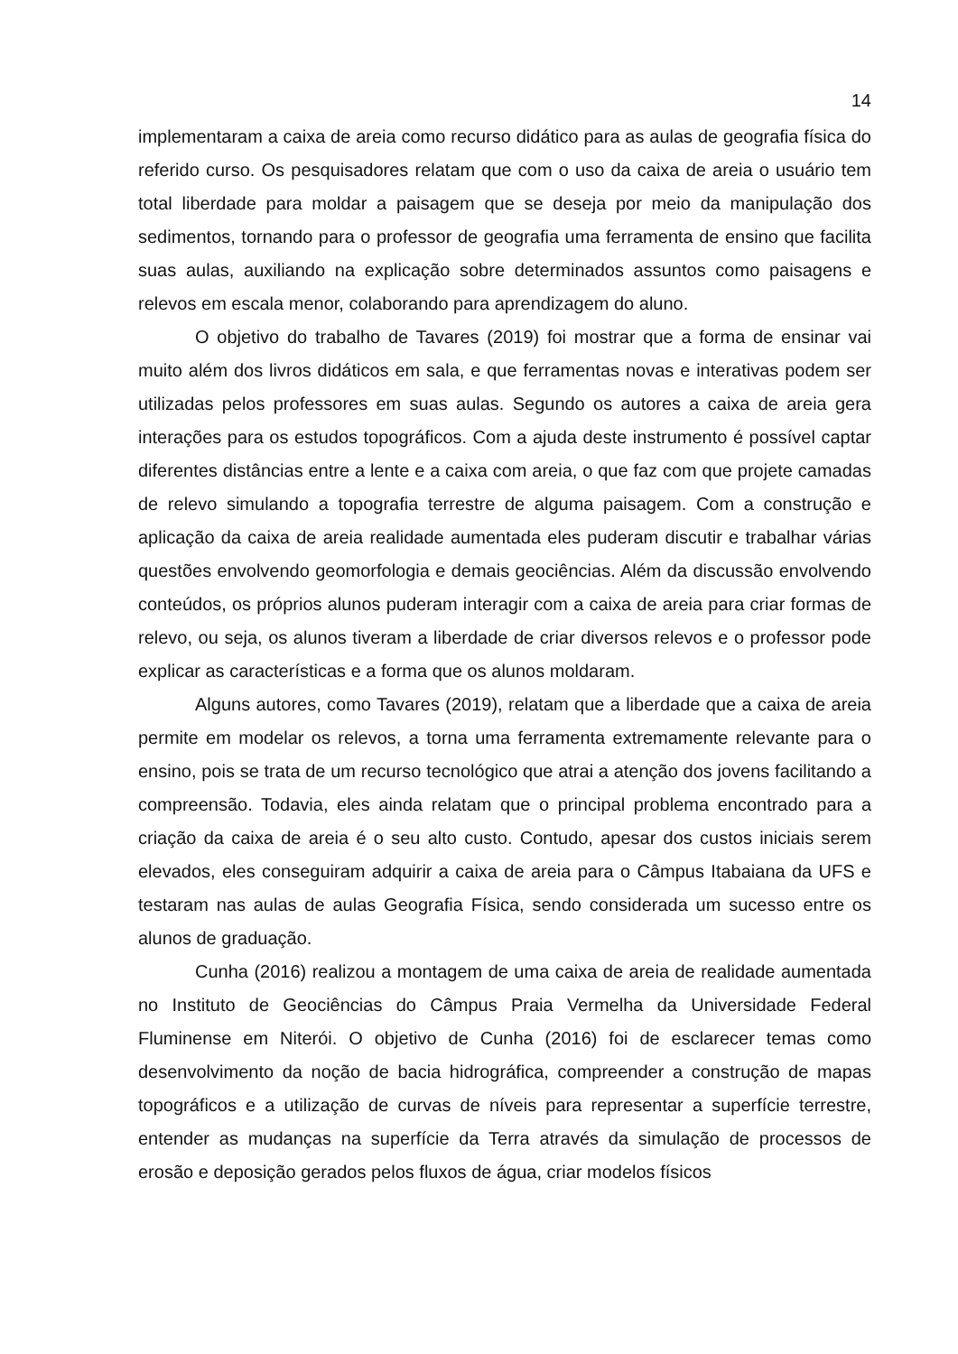14
implementaram a caixa de areia como recurso didático para as aulas de geografia física do referido curso. Os pesquisadores relatam que com o uso da caixa de areia o usuário tem total liberdade para moldar a paisagem que se deseja por meio da manipulação dos sedimentos, tornando para o professor de geografia uma ferramenta de ensino que facilita suas aulas, auxiliando na explicação sobre determinados assuntos como paisagens e relevos em escala menor, colaborando para aprendizagem do aluno.
O objetivo do trabalho de Tavares (2019) foi mostrar que a forma de ensinar vai muito além dos livros didáticos em sala, e que ferramentas novas e interativas podem ser utilizadas pelos professores em suas aulas. Segundo os autores a caixa de areia gera interações para os estudos topográficos. Com a ajuda deste instrumento é possível captar diferentes distâncias entre a lente e a caixa com areia, o que faz com que projete camadas de relevo simulando a topografia terrestre de alguma paisagem. Com a construção e aplicação da caixa de areia realidade aumentada eles puderam discutir e trabalhar várias questões envolvendo geomorfologia e demais geociências. Além da discussão envolvendo conteúdos, os próprios alunos puderam interagir com a caixa de areia para criar formas de relevo, ou seja, os alunos tiveram a liberdade de criar diversos relevos e o professor pode explicar as características e a forma que os alunos moldaram.
Alguns autores, como Tavares (2019), relatam que a liberdade que a caixa de areia permite em modelar os relevos, a torna uma ferramenta extremamente relevante para o ensino, pois se trata de um recurso tecnológico que atrai a atenção dos jovens facilitando a compreensão. Todavia, eles ainda relatam que o principal problema encontrado para a criação da caixa de areia é o seu alto custo. Contudo, apesar dos custos iniciais serem elevados, eles conseguiram adquirir a caixa de areia para o Câmpus Itabaiana da UFS e testaram nas aulas de aulas Geografia Física, sendo considerada um sucesso entre os alunos de graduação.
Cunha (2016) realizou a montagem de uma caixa de areia de realidade aumentada no Instituto de Geociências do Câmpus Praia Vermelha da Universidade Federal Fluminense em Niterói. O objetivo de Cunha (2016) foi de esclarecer temas como desenvolvimento da noção de bacia hidrográfica, compreender a construção de mapas topográficos e a utilização de curvas de níveis para representar a superfície terrestre, entender as mudanças na superfície da Terra através da simulação de processos de erosão e deposição gerados pelos fluxos de água, criar modelos físicos